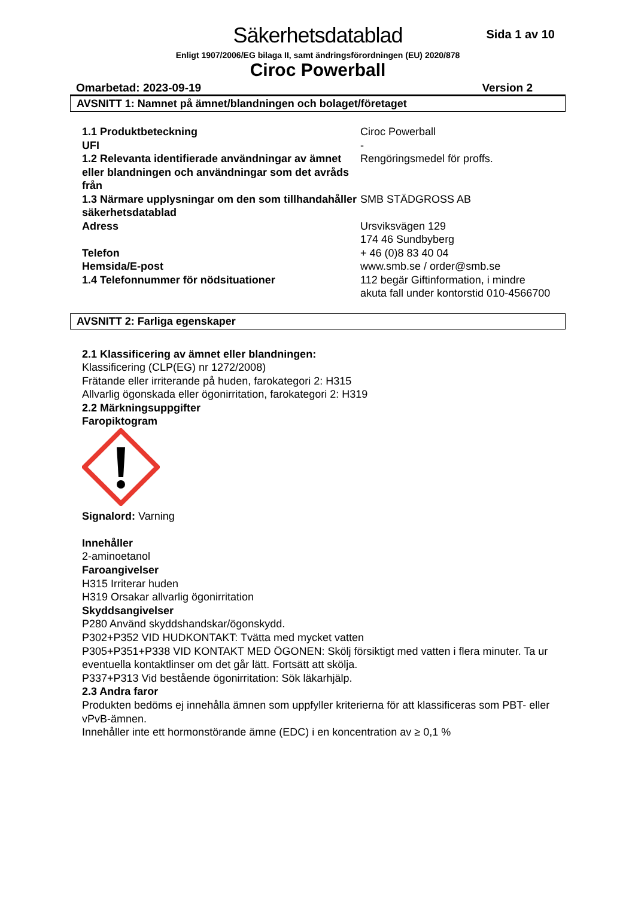Säkerhetsdatablad
Sida 1 av 10
Enligt 1907/2006/EG bilaga II, samt ändringsförordningen (EU) 2020/878
Ciroc Powerball
Omarbetad: 2023-09-19 Version 2
AVSNITT 1: Namnet på ämnet/blandningen och bolaget/företaget
1.1 Produktbeteckning
Ciroc Powerball
UFI
-
1.2 Relevanta identifierade användningar av ämnet eller blandningen och användningar som det avråds från
Rengöringsmedel för proffs.
1.3 Närmare upplysningar om den som tillhandahåller säkerhetsdatablad
SMB STÄDGROSS AB
Adress
Ursviksvägen 129
174 46 Sundbyberg
Telefon
+ 46 (0)8 83 40 04
Hemsida/E-post
www.smb.se / order@smb.se
1.4 Telefonnummer för nödsituationer
112 begär Giftinformation, i mindre akuta fall under kontorstid 010-4566700
AVSNITT 2: Farliga egenskaper
2.1 Klassificering av ämnet eller blandningen:
Klassificering (CLP(EG) nr 1272/2008)
Frätande eller irriterande på huden, farokategori 2: H315
Allvarlig ögonskada eller ögonirritation, farokategori 2: H319
2.2 Märkningsuppgifter
Faropiktogram
Signalord: Varning
Innehåller
2-aminoetanol
Faroangivelser
H315 Irriterar huden
H319 Orsakar allvarlig ögonirritation
Skyddsangivelser
P280 Använd skyddshandskar/ögonskydd.
P302+P352 VID HUDKONTAKT: Tvätta med mycket vatten
P305+P351+P338 VID KONTAKT MED ÖGONEN: Skölj försiktigt med vatten i flera minuter. Ta ur eventuella kontaktlinser om det går lätt. Fortsätt att skölja.
P337+P313 Vid bestående ögonirritation: Sök läkarhjälp.
2.3 Andra faror
Produkten bedöms ej innehålla ämnen som uppfyller kriterierna för att klassificeras som PBT- eller vPvB-ämnen.
Innehåller inte ett hormonstörande ämne (EDC) i en koncentration av ≥ 0,1 %